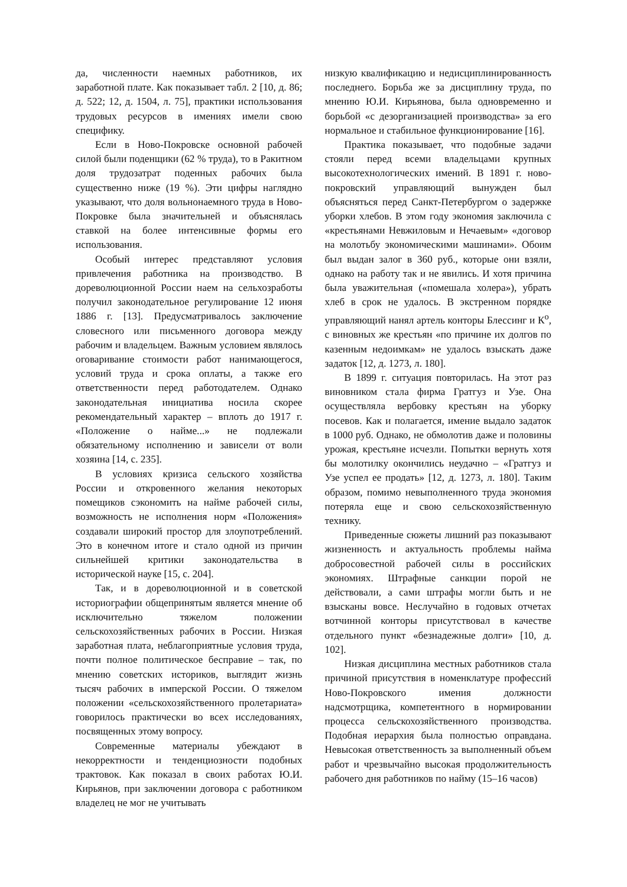да, численности наемных работников, их заработной плате. Как показывает табл. 2 [10, д. 86; д. 522; 12, д. 1504, л. 75], практики использования трудовых ресурсов в имениях имели свою специфику.
Если в Ново-Покровске основной рабочей силой были поденщики (62 % труда), то в Ракитном доля трудозатрат поденных рабочих была существенно ниже (19 %). Эти цифры наглядно указывают, что доля вольнонаемного труда в Ново-Покровке была значительней и объяснялась ставкой на более интенсивные формы его использования.
Особый интерес представляют условия привлечения работника на производство. В дореволюционной России наем на сельхозработы получил законодательное регулирование 12 июня 1886 г. [13]. Предусматривалось заключение словесного или письменного договора между рабочим и владельцем. Важным условием являлось оговаривание стоимости работ нанимающегося, условий труда и срока оплаты, а также его ответственности перед работодателем. Однако законодательная инициатива носила скорее рекомендательный характер – вплоть до 1917 г. «Положение о найме...» не подлежали обязательному исполнению и зависели от воли хозяина [14, с. 235].
В условиях кризиса сельского хозяйства России и откровенного желания некоторых помещиков сэкономить на найме рабочей силы, возможность не исполнения норм «Положения» создавали широкий простор для злоупотреблений. Это в конечном итоге и стало одной из причин сильнейшей критики законодательства в исторической науке [15, с. 204].
Так, и в дореволюционной и в советской историографии общепринятым является мнение об исключительно тяжелом положении сельскохозяйственных рабочих в России. Низкая заработная плата, неблагоприятные условия труда, почти полное политическое бесправие – так, по мнению советских историков, выглядит жизнь тысяч рабочих в имперской России. О тяжелом положении «сельскохозяйственного пролетариата» говорилось практически во всех исследованиях, посвященных этому вопросу.
Современные материалы убеждают в некорректности и тенденциозности подобных трактовок. Как показал в своих работах Ю.И. Кирьянов, при заключении договора с работником владелец не мог не учитывать
низкую квалификацию и недисциплинированность последнего. Борьба же за дисциплину труда, по мнению Ю.И. Кирьянова, была одновременно и борьбой «с дезорганизацией производства» за его нормальное и стабильное функционирование [16].
Практика показывает, что подобные задачи стояли перед всеми владельцами крупных высокотехнологических имений. В 1891 г. ново-покровский управляющий вынужден был объясняться перед Санкт-Петербургом о задержке уборки хлебов. В этом году экономия заключила с «крестьянами Невжиловым и Нечаевым» «договор на молотьбу экономическими машинами». Обоим был выдан залог в 360 руб., которые они взяли, однако на работу так и не явились. И хотя причина была уважительная («помешала холера»), убрать хлеб в срок не удалось. В экстренном порядке управляющий нанял артель конторы Блессинг и К<sup>о</sup>, с виновных же крестьян «по причине их долгов по казенным недоимкам» не удалось взыскать даже задаток [12, д. 1273, л. 180].
В 1899 г. ситуация повторилась. На этот раз виновником стала фирма Гратгуз и Узе. Она осуществляла вербовку крестьян на уборку посевов. Как и полагается, имение выдало задаток в 1000 руб. Однако, не обмолотив даже и половины урожая, крестьяне исчезли. Попытки вернуть хотя бы молотилку окончились неудачно – «Гратгуз и Узе успел ее продать» [12, д. 1273, л. 180]. Таким образом, помимо невыполненного труда экономия потеряла еще и свою сельскохозяйственную технику.
Приведенные сюжеты лишний раз показывают жизненность и актуальность проблемы найма добросовестной рабочей силы в российских экономиях. Штрафные санкции порой не действовали, а сами штрафы могли быть и не взысканы вовсе. Неслучайно в годовых отчетах вотчинной конторы присутствовал в качестве отдельного пункт «безнадежные долги» [10, д. 102].
Низкая дисциплина местных работников стала причиной присутствия в номенклатуре профессий Ново-Покровского имения должности надсмотрщика, компетентного в нормировании процесса сельскохозяйственного производства. Подобная иерархия была полностью оправдана. Невысокая ответственность за выполненный объем работ и чрезвычайно высокая продолжительность рабочего дня работников по найму (15–16 часов)